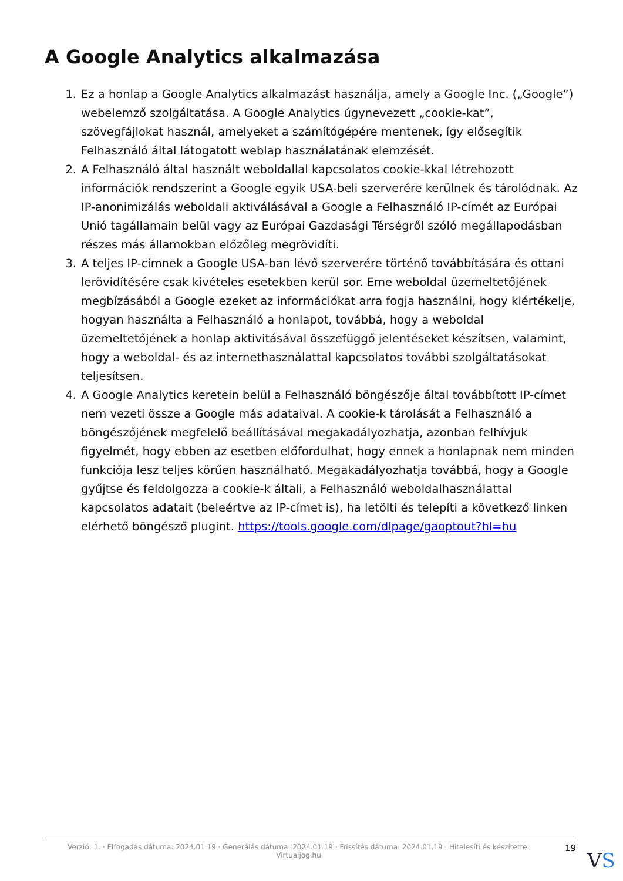A Google Analytics alkalmazása
1. Ez a honlap a Google Analytics alkalmazást használja, amely a Google Inc. („Google”) webelemző szolgáltatása. A Google Analytics úgynevezett „cookie-kat”, szövegfájlokat használ, amelyeket a számítógépére mentenek, így elősegítik Felhasználó által látogatott weblap használatának elemzését.
2. A Felhasználó által használt weboldallal kapcsolatos cookie-kkal létrehozott információk rendszerint a Google egyik USA-beli szerverére kerülnek és tárolódnak. Az IP-anonimizálás weboldali aktiválásával a Google a Felhasználó IP-címét az Európai Unió tagállamain belül vagy az Európai Gazdasági Térségről szóló megállapodásban részes más államokban előzőleg megrövidíti.
3. A teljes IP-címnek a Google USA-ban lévő szerverére történő továbbítására és ottani lerövidítésére csak kivételes esetekben kerül sor. Eme weboldal üzemeltetőjének megbízásából a Google ezeket az információkat arra fogja használni, hogy kiértékelje, hogyan használta a Felhasználó a honlapot, továbbá, hogy a weboldal üzemeltetőjének a honlap aktivitásával összefüggő jelentéseket készítsen, valamint, hogy a weboldal- és az internethasználattal kapcsolatos további szolgáltatásokat teljesítsen.
4. A Google Analytics keretein belül a Felhasználó böngészője által továbbított IP-címet nem vezeti össze a Google más adataival. A cookie-k tárolását a Felhasználó a böngészőjének megfelelő beállításával megakadályozhatja, azonban felhívjuk figyelmét, hogy ebben az esetben előfordulhat, hogy ennek a honlapnak nem minden funkciója lesz teljes körűen használható. Megakadályozhatja továbbá, hogy a Google gyűjtse és feldolgozza a cookie-k általi, a Felhasználó weboldalhasználattal kapcsolatos adatait (beleértve az IP-címet is), ha letölti és telepíti a következő linken elérhető böngésző plugint. https://tools.google.com/dlpage/gaoptout?hl=hu
Verzió: 1. · Elfogadás dátuma: 2024.01.19 · Generálás dátuma: 2024.01.19 · Frissítés dátuma: 2024.01.19 · Hitelesíti és készítette: Virtualjog.hu
19
VS